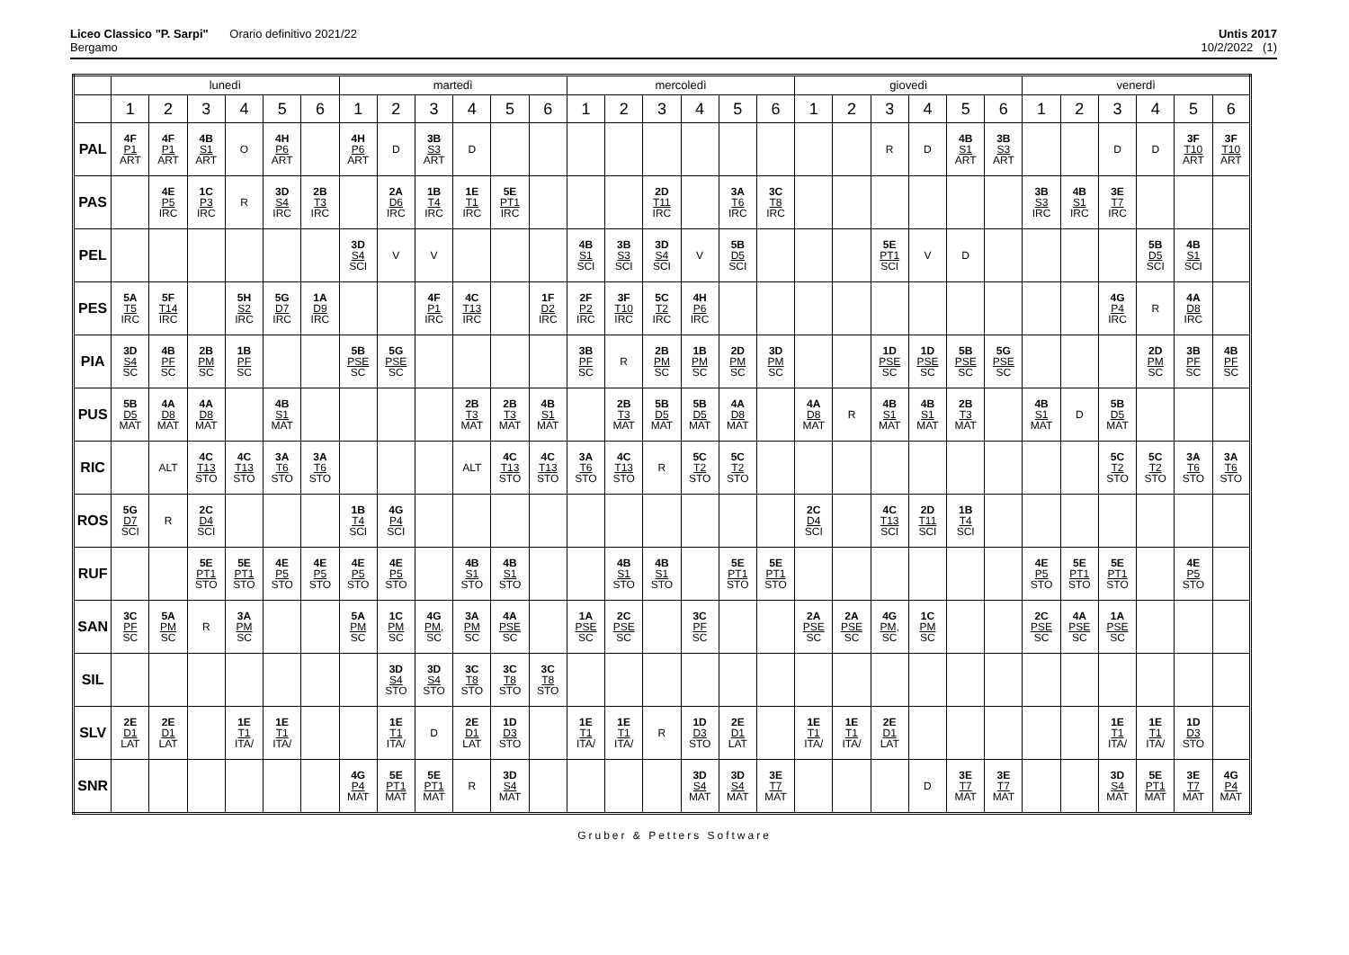Liceo Classico "P. Sarpi" Orario definitivo 2021/22
Bergamo
Untis 2017
10/2/2022 (1)
| | lunedì | | | | | | martedì | | | | | | mercoledì | | | | | | giovedì | | | | | | venerdì | | | | | |
| | 1 | 2 | 3 | 4 | 5 | 6 | 1 | 2 | 3 | 4 | 5 | 6 | 1 | 2 | 3 | 4 | 5 | 6 | 1 | 2 | 3 | 4 | 5 | 6 | 1 | 2 | 3 | 4 | 5 | 6 |
| PAL | 4F P1 ART | 4F P1 ART | 4B S1 ART | O | 4H P6 ART | | 4H P6 ART | D | 3B S3 ART | D | | | | | | | | | | | R | D | 4B S1 ART | 3B S3 ART | | | D | D | 3F T10 ART | 3F T10 ART |
| PAS | | 4E P5 IRC | 1C P3 IRC | R | 3D S4 IRC | 2B T3 IRC | | 2A D6 IRC | 1B T4 IRC | 1E T1 IRC | 5E PT1 IRC | | | | 2D T11 IRC | | 3A T6 IRC | 3C T8 IRC | | | | | | | 3B S3 IRC | 4B S1 IRC | 3E T7 IRC | | | |
| PEL | | | | | | | 3D S4 SCI | V | V | | | | 4B S1 SCI | 3B S3 SCI | 3D S4 SCI | V | 5B D5 SCI | | | | 5E PT1 SCI | V | D | | | | | 5B D5 SCI | 4B S1 SCI | |
| PES | 5A T5 IRC | 5F T14 IRC | | 5H S2 IRC | 5G D7 IRC | 1A D9 IRC | | | 4F P1 IRC | 4C T13 IRC | | 1F D2 IRC | 2F P2 IRC | 3F T10 IRC | 5C T2 IRC | 4H P6 IRC | | | | | | | | | | | 4G P4 IRC | R | 4A D8 IRC | |
| PIA | 3D S4 SC | 4B PF SC | 2B PM SC | 1B PF SC | | | 5B PSE SC | 5G PSE SC | | | | | 3B PF SC | R | 2B PM SC | 1B PM SC | 2D PM SC | 3D PM SC | | | 1D PSE SC | 1D PSE SC | 5B PSE SC | 5G PSE SC | | | | 2D PM SC | 3B PF SC | 4B PF SC |
| PUS | 5B D5 MAT | 4A D8 MAT | 4A D8 MAT | | 4B S1 MAT | | | | | 2B T3 MAT | 2B T3 MAT | 4B S1 MAT | | 2B T3 MAT | 5B D5 MAT | 5B D5 MAT | 4A D8 MAT | | 4A D8 MAT | R | 4B S1 MAT | 4B S1 MAT | 2B T3 MAT | | 4B S1 MAT | D | 5B D5 MAT | | | |
| RIC | | ALT | 4C T13 STO | 4C T13 STO | 3A T6 STO | 3A T6 STO | | | | ALT | 4C T13 STO | 4C T13 STO | 3A T6 STO | 4C T13 STO | R | 5C T2 STO | 5C T2 STO | | | | | | | | | | 5C T2 STO | 5C T2 STO | 3A T6 STO | 3A T6 STO |
| ROS | 5G D7 SCI | R | 2C D4 SCI | | | | 1B T4 SCI | 4G P4 SCI | | | | | | | | | | | 2C D4 SCI | | 4C T13 SCI | 2D T11 SCI | 1B T4 SCI | | | | | | | |
| RUF | | | 5E PT1 STO | 5E PT1 STO | 4E P5 STO | 4E P5 STO | 4E P5 STO | 4E P5 STO | | 4B S1 STO | 4B S1 STO | | | 4B S1 STO | 4B S1 STO | | 5E PT1 STO | 5E PT1 STO | | | | | | | 4E P5 STO | 5E PT1 STO | 5E PT1 STO | | 4E P5 STO | |
| SAN | 3C PF SC | 5A PM SC | R | 3A PM SC | | | 5A PM SC | 1C PM SC | 4G PM, SC | 3A PM SC | 4A PSE SC | | 1A PSE SC | 2C PSE SC | | 3C PF SC | | | 2A PSE SC | 2A PSE SC | 4G PM, SC | 1C PM SC | | | 2C PSE SC | 4A PSE SC | 1A PSE SC | | | |
| SIL | | | | | | | | 3D S4 STO | 3D S4 STO | 3C T8 STO | 3C T8 STO | 3C T8 STO | | | | | | | | | | | | | | | | | | |
| SLV | 2E D1 LAT | 2E D1 LAT | | 1E T1 ITA/ | 1E T1 ITA/ | | | 1E T1 ITA/ | D | 2E D1 LAT | 1D D3 STO | | 1E T1 ITA/ | 1E T1 ITA/ | R | 1D D3 STO | 2E D1 LAT | | 1E T1 ITA/ | 1E T1 ITA/ | 2E D1 LAT | | | | | | 1E T1 ITA/ | 1E T1 ITA/ | 1D D3 STO | |
| SNR | | | | | | | 4G P4 MAT | 5E PT1 MAT | 5E PT1 MAT | R | 3D S4 MAT | | | | | 3D S4 MAT | 3D S4 MAT | 3E T7 MAT | | | | D | 3E T7 MAT | 3E T7 MAT | | | 3D S4 MAT | 5E PT1 MAT | 3E T7 MAT | 4G P4 MAT |
Gruber & Petters Software